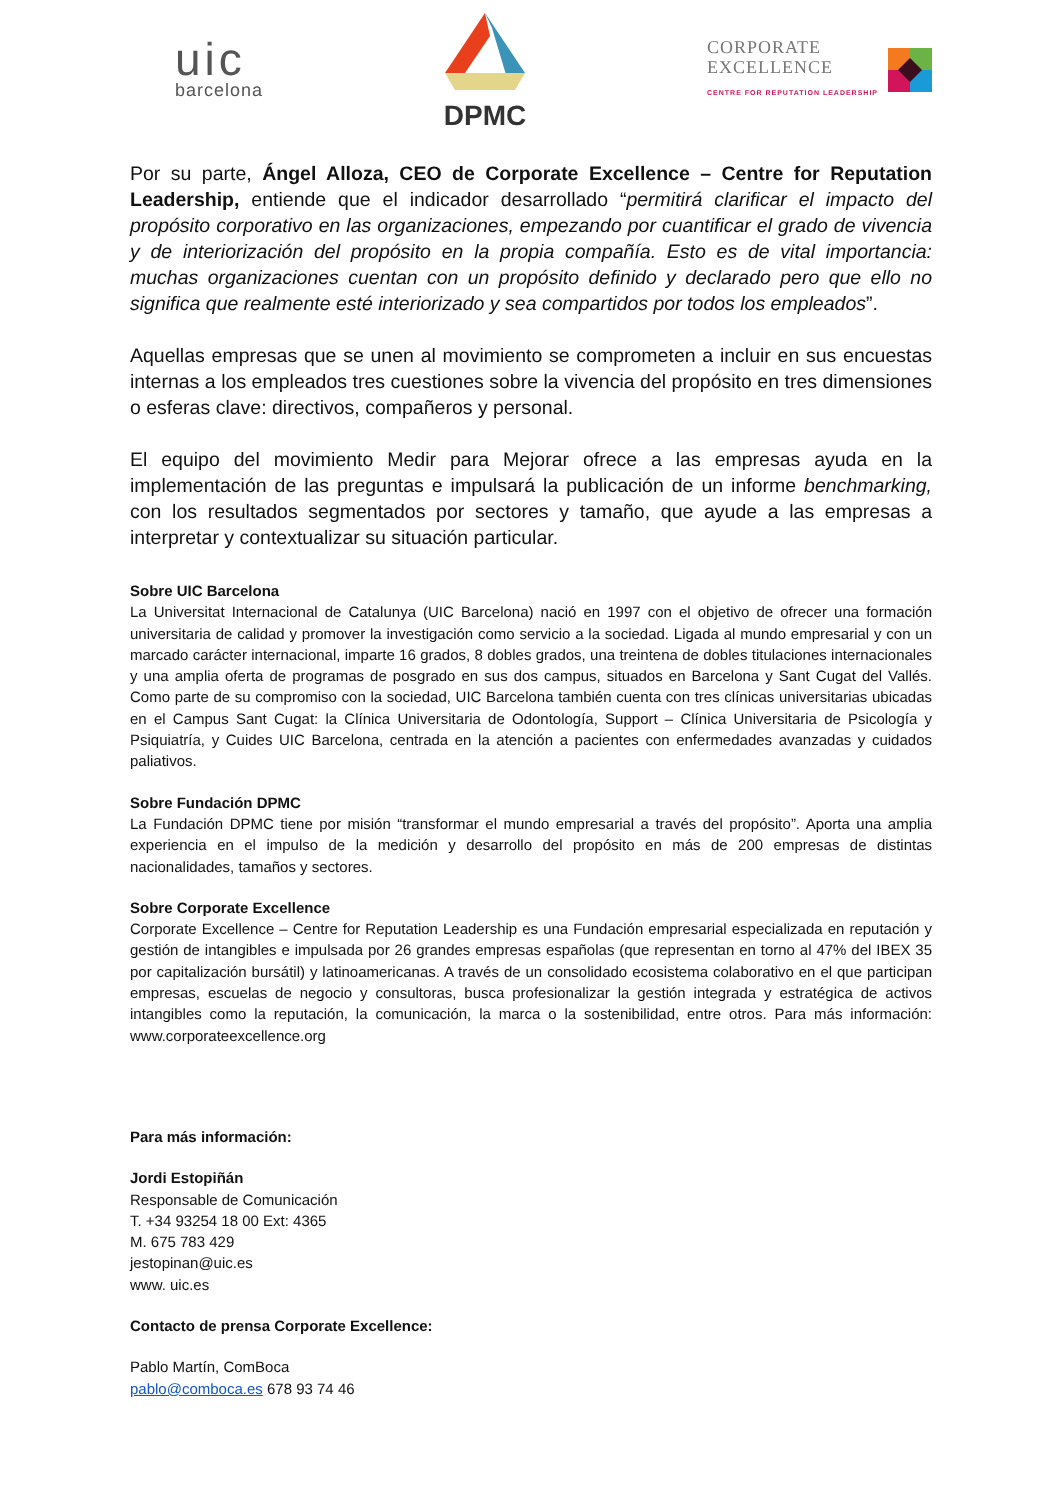uic
barcelona
DPMC
CORPORATE
EXCELLENCE
CENTRE FOR REPUTATION LEADERSHIP
Por su parte, Ángel Alloza, CEO de Corporate Excellence – Centre for Reputation Leadership, entiende que el indicador desarrollado “permitirá clarificar el impacto del propósito corporativo en las organizaciones, empezando por cuantificar el grado de vivencia y de interiorización del propósito en la propia compañía. Esto es de vital importancia: muchas organizaciones cuentan con un propósito definido y declarado pero que ello no significa que realmente esté interiorizado y sea compartidos por todos los empleados”.
Aquellas empresas que se unen al movimiento se comprometen a incluir en sus encuestas internas a los empleados tres cuestiones sobre la vivencia del propósito en tres dimensiones o esferas clave: directivos, compañeros y personal.
El equipo del movimiento Medir para Mejorar ofrece a las empresas ayuda en la implementación de las preguntas e impulsará la publicación de un informe benchmarking, con los resultados segmentados por sectores y tamaño, que ayude a las empresas a interpretar y contextualizar su situación particular.
Sobre UIC Barcelona
La Universitat Internacional de Catalunya (UIC Barcelona) nació en 1997 con el objetivo de ofrecer una formación universitaria de calidad y promover la investigación como servicio a la sociedad. Ligada al mundo empresarial y con un marcado carácter internacional, imparte 16 grados, 8 dobles grados, una treintena de dobles titulaciones internacionales y una amplia oferta de programas de posgrado en sus dos campus, situados en Barcelona y Sant Cugat del Vallés. Como parte de su compromiso con la sociedad, UIC Barcelona también cuenta con tres clínicas universitarias ubicadas en el Campus Sant Cugat: la Clínica Universitaria de Odontología, Support – Clínica Universitaria de Psicología y Psiquiatría, y Cuides UIC Barcelona, centrada en la atención a pacientes con enfermedades avanzadas y cuidados paliativos.
Sobre Fundación DPMC
La Fundación DPMC tiene por misión “transformar el mundo empresarial a través del propósito”. Aporta una amplia experiencia en el impulso de la medición y desarrollo del propósito en más de 200 empresas de distintas nacionalidades, tamaños y sectores.
Sobre Corporate Excellence
Corporate Excellence – Centre for Reputation Leadership es una Fundación empresarial especializada en reputación y gestión de intangibles e impulsada por 26 grandes empresas españolas (que representan en torno al 47% del IBEX 35 por capitalización bursátil) y latinoamericanas. A través de un consolidado ecosistema colaborativo en el que participan empresas, escuelas de negocio y consultoras, busca profesionalizar la gestión integrada y estratégica de activos intangibles como la reputación, la comunicación, la marca o la sostenibilidad, entre otros. Para más información: www.corporateexcellence.org
Para más información:
Jordi Estopiñán
Responsable de Comunicación
T. +34 93254 18 00 Ext: 4365
M. 675 783 429
jestopinan@uic.es
www. uic.es
Contacto de prensa Corporate Excellence:
Pablo Martín, ComBoca
pablo@comboca.es 678 93 74 46